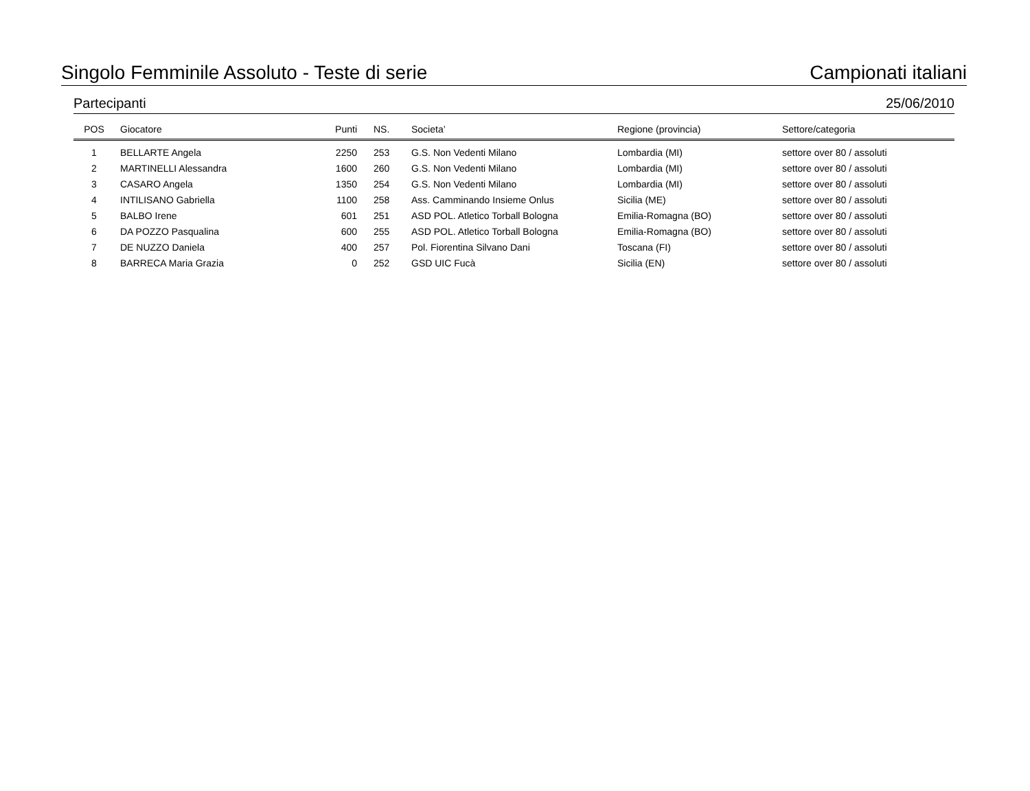Singolo Femminile Assoluto - Teste di serie Campionati italiani
Partecipanti 25/06/2010
| POS | Giocatore | Punti | NS. | Societa’ | Regione (provincia) | Settore/categoria |
| --- | --- | --- | --- | --- | --- | --- |
| 1 | BELLARTE Angela | 2250 | 253 | G.S. Non Vedenti Milano | Lombardia (MI) | settore over 80 / assoluti |
| 2 | MARTINELLI Alessandra | 1600 | 260 | G.S. Non Vedenti Milano | Lombardia (MI) | settore over 80 / assoluti |
| 3 | CASARO Angela | 1350 | 254 | G.S. Non Vedenti Milano | Lombardia (MI) | settore over 80 / assoluti |
| 4 | INTILISANO Gabriella | 1100 | 258 | Ass. Camminando Insieme Onlus | Sicilia (ME) | settore over 80 / assoluti |
| 5 | BALBO Irene | 601 | 251 | ASD POL. Atletico Torball Bologna | Emilia-Romagna (BO) | settore over 80 / assoluti |
| 6 | DA POZZO Pasqualina | 600 | 255 | ASD POL. Atletico Torball Bologna | Emilia-Romagna (BO) | settore over 80 / assoluti |
| 7 | DE NUZZO Daniela | 400 | 257 | Pol. Fiorentina Silvano Dani | Toscana (FI) | settore over 80 / assoluti |
| 8 | BARRECA Maria Grazia | 0 | 252 | GSD UIC Fucà | Sicilia (EN) | settore over 80 / assoluti |